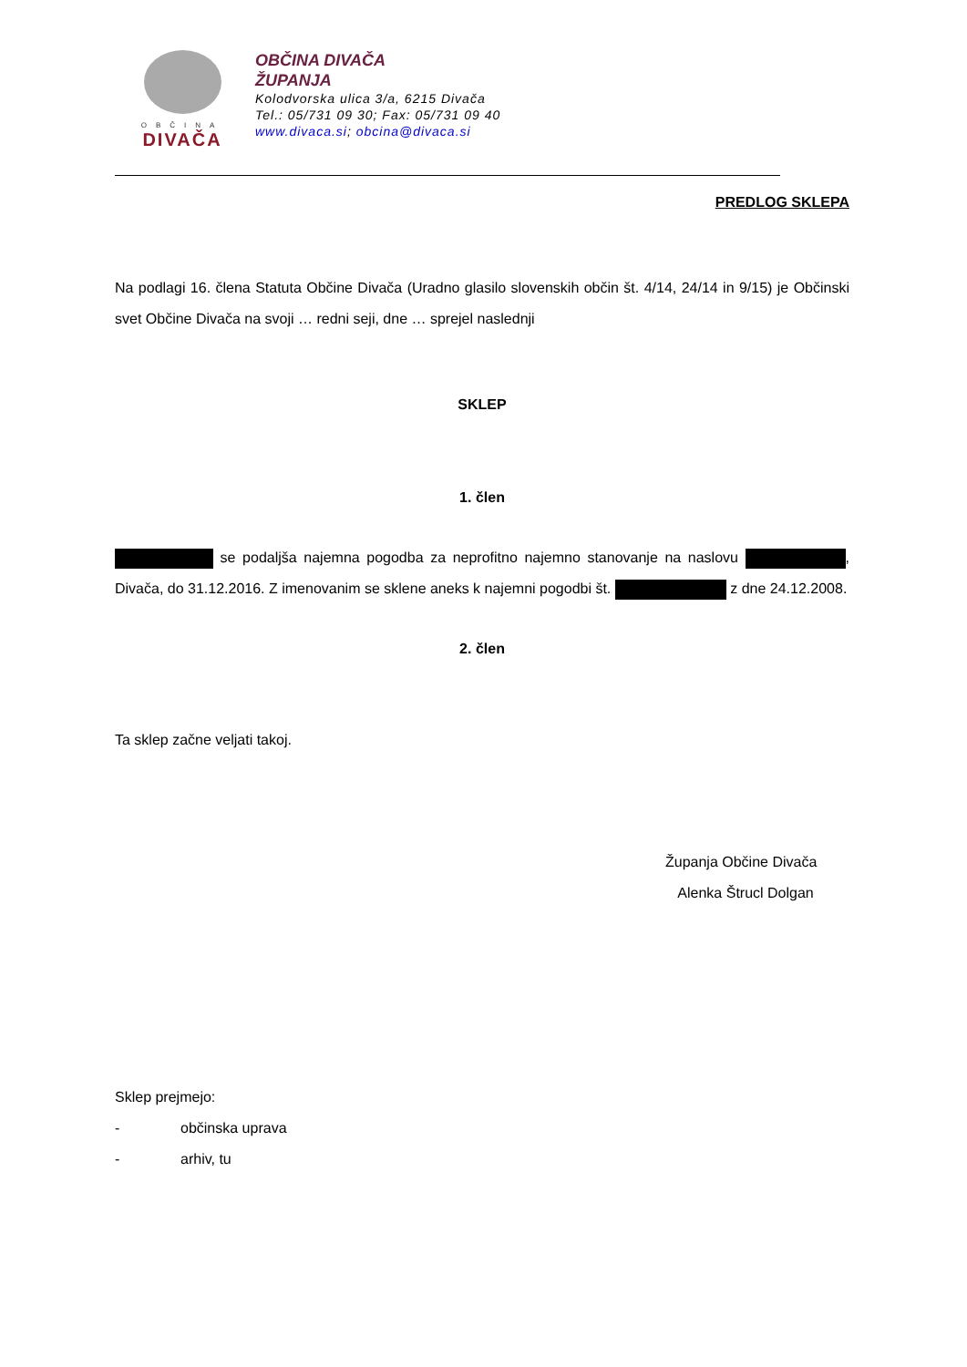OBČINA
DIVAČA
OBČINA DIVAČA
ŽUPANJA
Kolodvorska ulica 3/a, 6215 Divača
Tel.: 05/731 09 30; Fax: 05/731 09 40
www.divaca.si; obcina@divaca.si
PREDLOG SKLEPA
Na podlagi 16. člena Statuta Občine Divača (Uradno glasilo slovenskih občin št. 4/14, 24/14 in 9/15) je Občinski svet Občine Divača na svoji … redni seji, dne … sprejel naslednji
SKLEP
1. člen
se podaljša najemna pogodba za neprofitno najemno stanovanje na naslovu , Divača, do 31.12.2016. Z imenovanim se sklene aneks k najemni pogodbi št. z dne 24.12.2008.
2. člen
Ta sklep začne veljati takoj.
Županja Občine Divača
Alenka Štrucl Dolgan
Sklep prejmejo:
- občinska uprava
- arhiv, tu